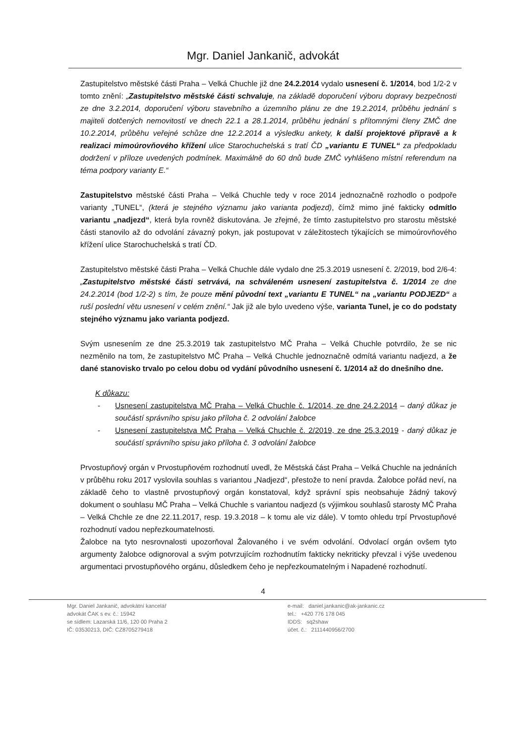Mgr. Daniel Jankanič, advokát
Zastupitelstvo městské části Praha – Velká Chuchle již dne 24.2.2014 vydalo usnesení č. 1/2014, bod 1/2-2 v tomto znění: „Zastupitelstvo městské části schvaluje, na základě doporučení výboru dopravy bezpečnosti ze dne 3.2.2014, doporučení výboru stavebního a územního plánu ze dne 19.2.2014, průběhu jednání s majiteli dotčených nemovitostí ve dnech 22.1 a 28.1.2014, průběhu jednání s přítomnými členy ZMČ dne 10.2.2014, průběhu veřejné schůze dne 12.2.2014 a výsledku ankety, k další projektové přípravě a k realizaci mimoúrovňového křížení ulice Starochuchelská s tratí ČD „variantu E TUNEL“ za předpokladu dodržení v příloze uvedených podmínek. Maximálně do 60 dnů bude ZMČ vyhlášeno místní referendum na téma podpory varianty E.“
Zastupitelstvo městské části Praha – Velká Chuchle tedy v roce 2014 jednoznačně rozhodlo o podpoře varianty „TUNEL“, (která je stejného významu jako varianta podjezd), čímž mimo jiné fakticky odmítlo variantu „nadjezd“, která byla rovněž diskutována. Je zřejmé, že tímto zastupitelstvo pro starostu městské části stanovilo až do odvolání závazný pokyn, jak postupovat v záležitostech týkajících se mimoúrovňového křížení ulice Starochuchelská s tratí ČD.
Zastupitelstvo městské části Praha – Velká Chuchle dále vydalo dne 25.3.2019 usnesení č. 2/2019, bod 2/6-4: „Zastupitelstvo městské části setrvává, na schváleném usnesení zastupitelstva č. 1/2014 ze dne 24.2.2014 (bod 1/2-2) s tím, že pouze mění původní text „variantu E TUNEL“ na „variantu PODJEZD“ a ruší poslední větu usnesení v celém znění.“ Jak již ale bylo uvedeno výše, varianta Tunel, je co do podstaty stejného významu jako varianta podjezd.
Svým usnesením ze dne 25.3.2019 tak zastupitelstvo MČ Praha – Velká Chuchle potvrdilo, že se nic nezměnilo na tom, že zastupitelstvo MČ Praha – Velká Chuchle jednoznačně odmítá variantu nadjezd, a že dané stanovisko trvalo po celou dobu od vydání původního usnesení č. 1/2014 až do dnešního dne.
K důkazu:
- Usnesení zastupitelstva MČ Praha – Velká Chuchle č. 1/2014, ze dne 24.2.2014 – daný důkaz je součástí správního spisu jako příloha č. 2 odvolání žalobce
- Usnesení zastupitelstva MČ Praha – Velká Chuchle č. 2/2019, ze dne 25.3.2019 - daný důkaz je součástí správního spisu jako příloha č. 3 odvolání žalobce
Prvostupňový orgán v Prvostupňovém rozhodnutí uvedl, že Městská část Praha – Velká Chuchle na jednáních v průběhu roku 2017 vyslovila souhlas s variantou „Nadjezd“, přestože to není pravda. Žalobce pořád neví, na základě čeho to vlastně prvostupňový orgán konstatoval, když správní spis neobsahuje žádný takový dokument o souhlasu MČ Praha – Velká Chuchle s variantou nadjezd (s výjimkou souhlasů starosty MČ Praha – Velká Chchle ze dne 22.11.2017, resp. 19.3.2018 – k tomu ale viz dále). V tomto ohledu trpí Prvostupňové rozhodnutí vadou nepřezkoumatelnosti.
Žalobce na tyto nesrovnalosti upozorňoval Žalovaného i ve svém odvolání. Odvolací orgán ovšem tyto argumenty žalobce odignoroval a svým potvrzujícím rozhodnutím fakticky nekriticky převzal i výše uvedenou argumentaci prvostupňového orgánu, důsledkem čeho je nepřezkoumatelným i Napadené rozhodnutí.
4
Mgr. Daniel Jankanič, advokátní kancelář
advokát ČAK s ev. č.: 15942
se sídlem: Lazarská 11/6, 120 00 Praha 2
IČ: 03530213, DIČ: CZ8705279418
e-mail: daniel.jankanic@ak-jankanic.cz
tel.: +420 776 178 045
IDDS: sq2shaw
účet. č.: 2111440956/2700